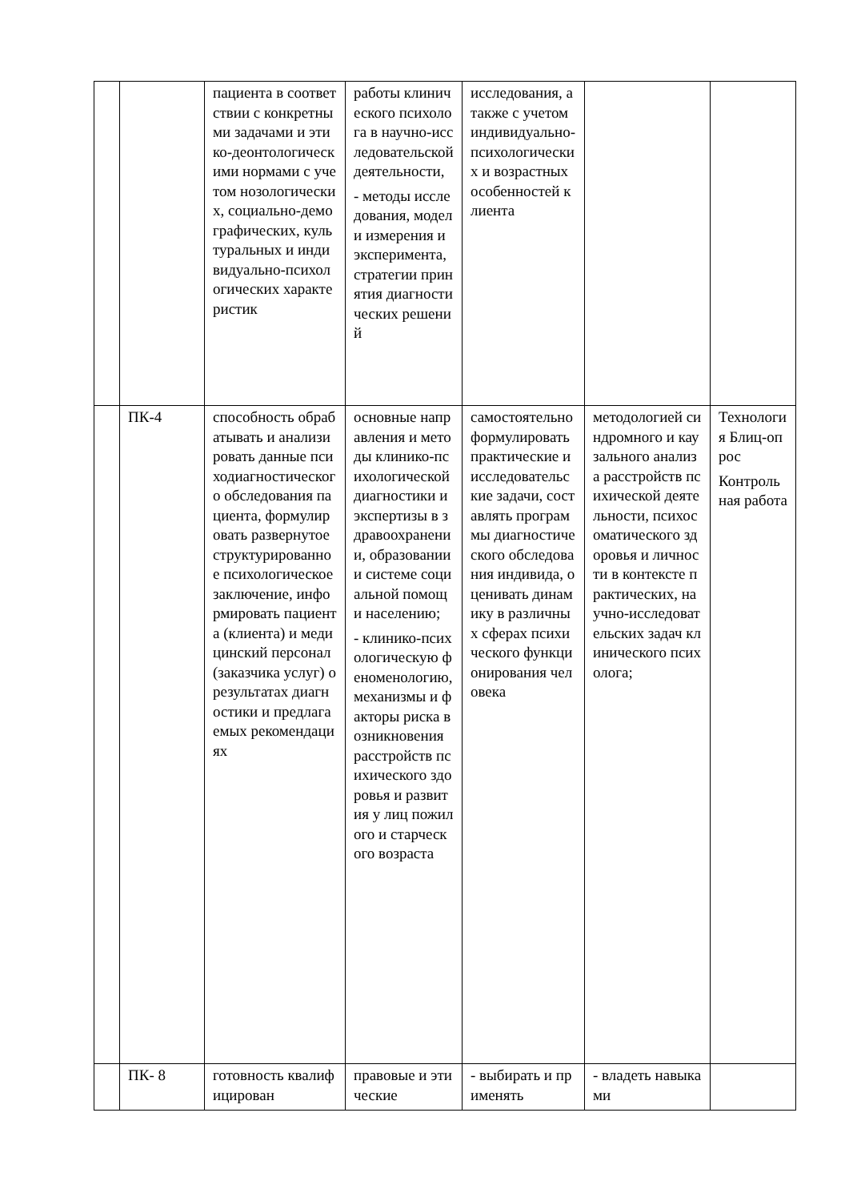| | | пациента в соответствии с конкретными задачами и этико-деонтологическими нормами с учетом нозологических, социально-демографических, культуральных и индивидуально-психологических характеристик | работы клинического психолога в научно-исследовательской деятельности, - методы исследования, модели измерения и эксперимента, стратегии принятия диагностических решений | исследования, а также с учетом индивидуально-психологических и возрастных особенностей клиента | | |
| | ПК-4 | способность обрабатывать и анализировать данные психодиагностического обследования пациента, формулировать развернутое структурированное психологическое заключение, информировать пациента (клиента) и медицинский персонал (заказчика услуг) о результатах диагностики и предлагаемых рекомендациях | основные направления и методы клинико-психологической диагностики и экспертизы в здравоохранении, образовании и системе социальной помощи населению; - клинико-психологическую феноменологию, механизмы и факторы риска возникновения расстройств психического здоровья и развития у лиц пожилого и старческого возраста | самостоятельно формулировать практические и исследовательские задачи, составлять программы диагностического обследования индивида, оценивать динамику в различных сферах психического функционирования человека | методологией синдромного и каузального анализа расстройств психической деятельности, психосоматического здоровья и личности в контексте практических, научно-исследовательских задач клинического психолога; | Технология Блиц-опрос Контрольная работа |
| | ПК- 8 | готовность квалифицирован | правовые и этические | - выбирать и применять | - владеть навыками | |